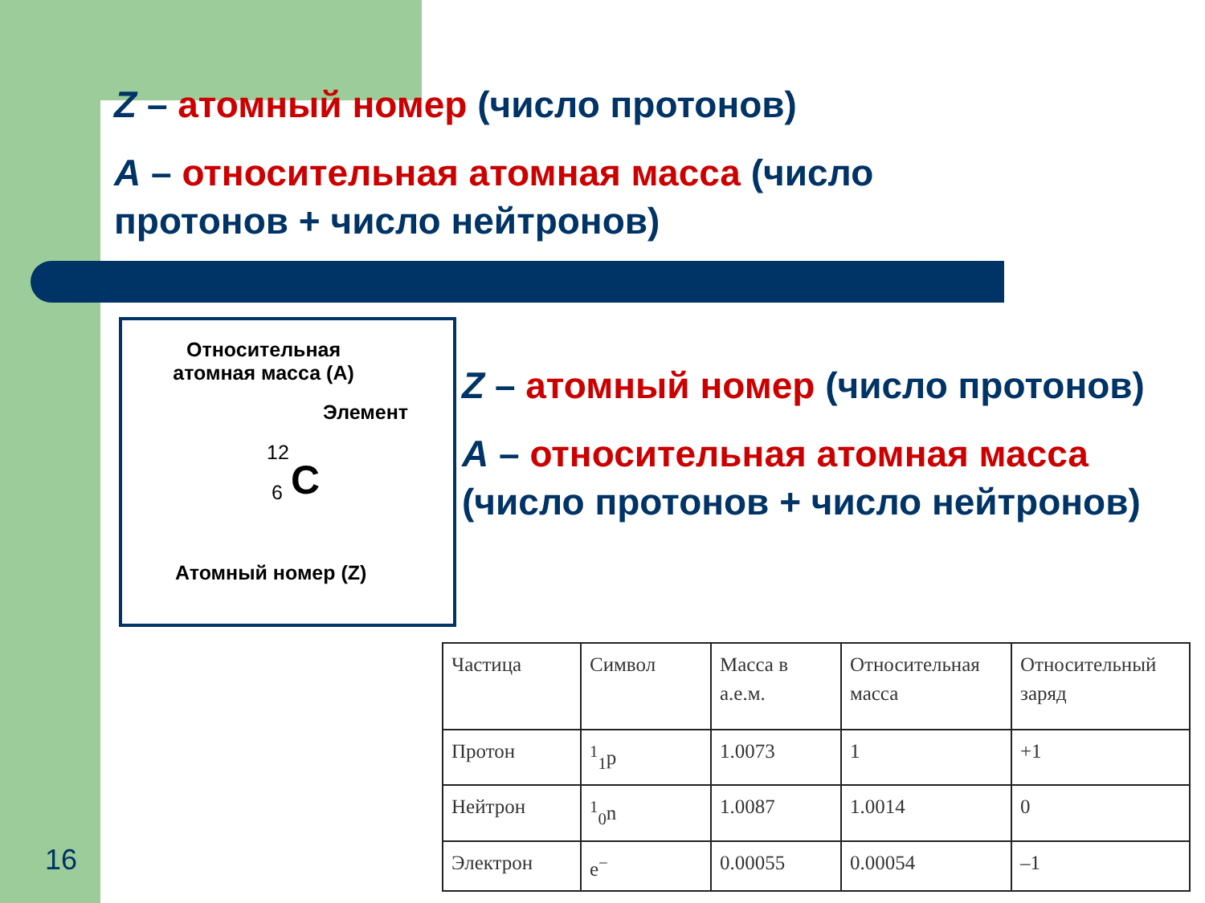Z – атомный номер (число протонов)
A – относительная атомная масса (число протонов + число нейтронов)
Относительная
атомная масса (A)
Элемент
12
C
6
Атомный номер (Z)
Z – атомный номер (число протонов)
A – относительная атомная масса (число протонов + число нейтронов)
| Частица | Символ | Масса в а.е.м. | Относительная масса | Относительный заряд |
| Протон | <sup>1</sup> <sub>1</sub>p | 1.0073 | 1 | +1 |
| Нейтрон | <sup>1</sup> <sub>0</sub>n | 1.0087 | 1.0014 | 0 |
| Электрон | e<sup>−</sup> | 0.00055 | 0.00054 | –1 |
16